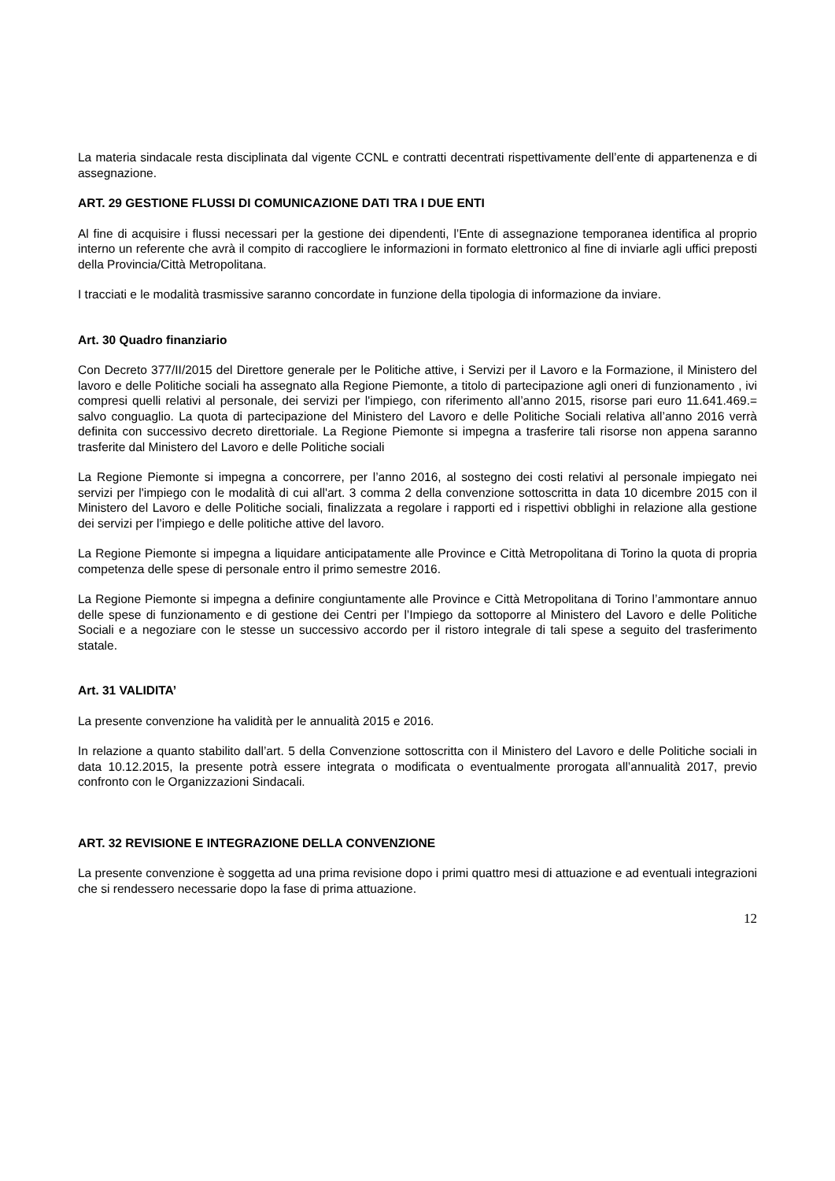La materia sindacale resta disciplinata dal vigente CCNL e contratti decentrati rispettivamente dell’ente di appartenenza e di assegnazione.
ART. 29 GESTIONE FLUSSI DI COMUNICAZIONE DATI TRA I DUE ENTI
Al fine di acquisire i flussi necessari per la gestione dei dipendenti, l’Ente di assegnazione temporanea identifica al proprio interno un referente che avrà il compito di raccogliere le informazioni in formato elettronico al fine di inviarle agli uffici preposti della Provincia/Città Metropolitana.
I tracciati e le modalità trasmissive saranno concordate in funzione della tipologia di informazione da inviare.
Art. 30 Quadro finanziario
Con Decreto 377/II/2015 del Direttore generale per le Politiche attive, i Servizi per il Lavoro e la Formazione, il Ministero del lavoro e delle Politiche sociali ha assegnato alla Regione Piemonte, a titolo di partecipazione agli oneri di funzionamento , ivi compresi quelli relativi al personale, dei servizi per l'impiego, con riferimento all’anno 2015, risorse pari euro 11.641.469.= salvo conguaglio. La quota di partecipazione del Ministero del Lavoro e delle Politiche Sociali relativa all’anno 2016 verrà definita con successivo decreto direttoriale. La Regione Piemonte si impegna a trasferire tali risorse non appena saranno trasferite dal Ministero del Lavoro e delle Politiche sociali
La Regione Piemonte si impegna a concorrere, per l’anno 2016, al sostegno dei costi relativi al personale impiegato nei servizi per l'impiego con le modalità di cui all'art. 3 comma 2 della convenzione sottoscritta in data 10 dicembre 2015 con il Ministero del Lavoro e delle Politiche sociali, finalizzata a regolare i rapporti ed i rispettivi obblighi in relazione alla gestione dei servizi per l’impiego e delle politiche attive del lavoro.
La Regione Piemonte si impegna a liquidare anticipatamente alle Province e Città Metropolitana di Torino la quota di propria competenza delle spese di personale entro il primo semestre 2016.
La Regione Piemonte si impegna a definire congiuntamente alle Province e Città Metropolitana di Torino l’ammontare annuo delle spese di funzionamento e di gestione dei Centri per l’Impiego da sottoporre al Ministero del Lavoro e delle Politiche Sociali e a negoziare con le stesse un successivo accordo per il ristoro integrale di tali spese a seguito del trasferimento statale.
Art. 31 VALIDITA’
La presente convenzione ha validità per le annualità 2015 e 2016.
In relazione a quanto stabilito dall’art. 5 della Convenzione sottoscritta con il Ministero del Lavoro e delle Politiche sociali in data 10.12.2015, la presente potrà essere integrata o modificata o eventualmente prorogata all’annualità 2017, previo confronto con le Organizzazioni Sindacali.
ART. 32 REVISIONE E INTEGRAZIONE DELLA CONVENZIONE
La presente convenzione è soggetta ad una prima revisione dopo i primi quattro mesi di attuazione e ad eventuali integrazioni che si rendessero necessarie dopo la fase di prima attuazione.
12